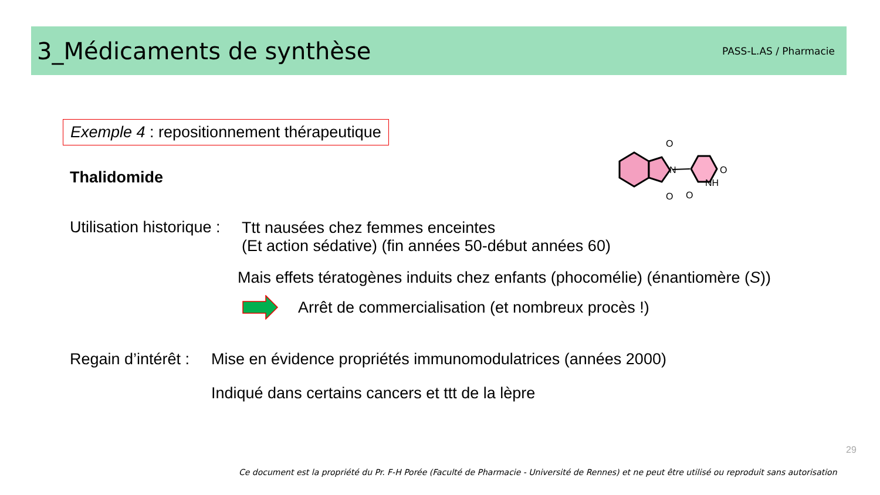3_Médicaments de synthèse
PASS-L.AS / Pharmacie
Exemple 4 : repositionnement thérapeutique
Thalidomide
O
O
N
O
NH
O
Utilisation historique :
Ttt nausées chez femmes enceintes
(Et action sédative) (fin années 50-début années 60)
Mais effets tératogènes induits chez enfants (phocomélie) (énantiomère (S))
Arrêt de commercialisation (et nombreux procès !)
Regain d’intérêt : Mise en évidence propriétés immunomodulatrices (années 2000)
Indiqué dans certains cancers et ttt de la lèpre
29
Ce document est la propriété du Pr. F-H Porée (Faculté de Pharmacie - Université de Rennes) et ne peut être utilisé ou reproduit sans autorisation